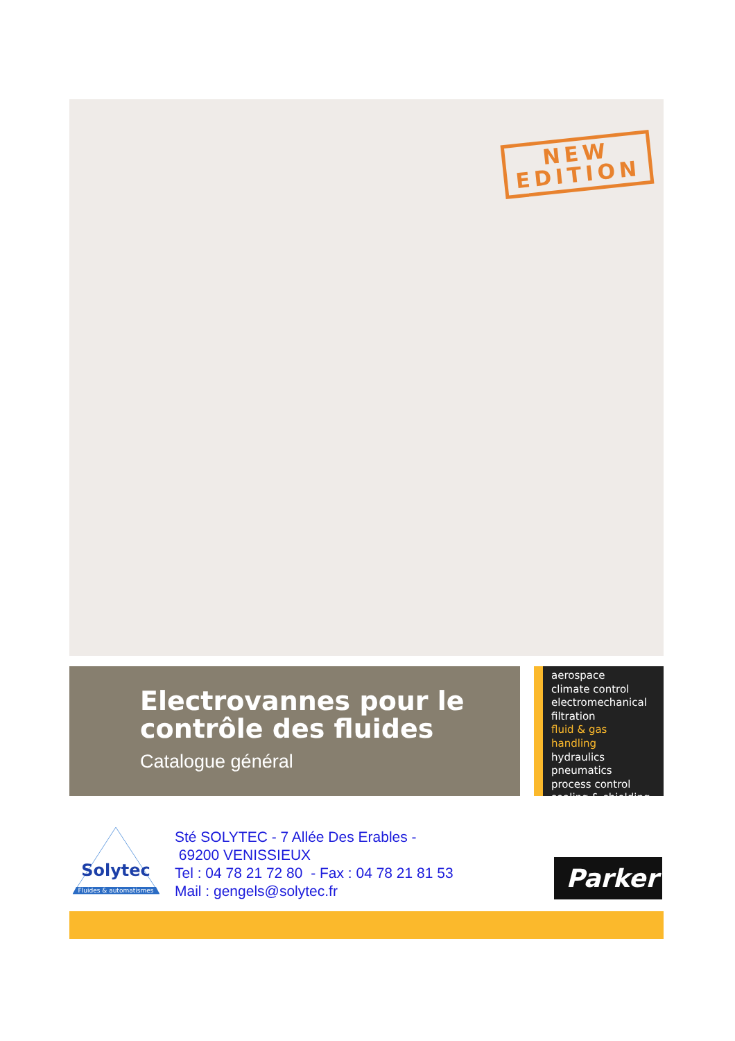NEW
EDITION
Electrovannes pour le contrôle des fluides
Catalogue général
aerospace
climate control
electromechanical
filtration
fluid & gas handling
hydraulics
pneumatics
process control
sealing & shielding
Solytec
Fluides & automatismes
Sté SOLYTEC - 7 Allée Des Erables -
69200 VENISSIEUX
Tel : 04 78 21 72 80 - Fax : 04 78 21 81 53
Mail : gengels@solytec.fr
Parker